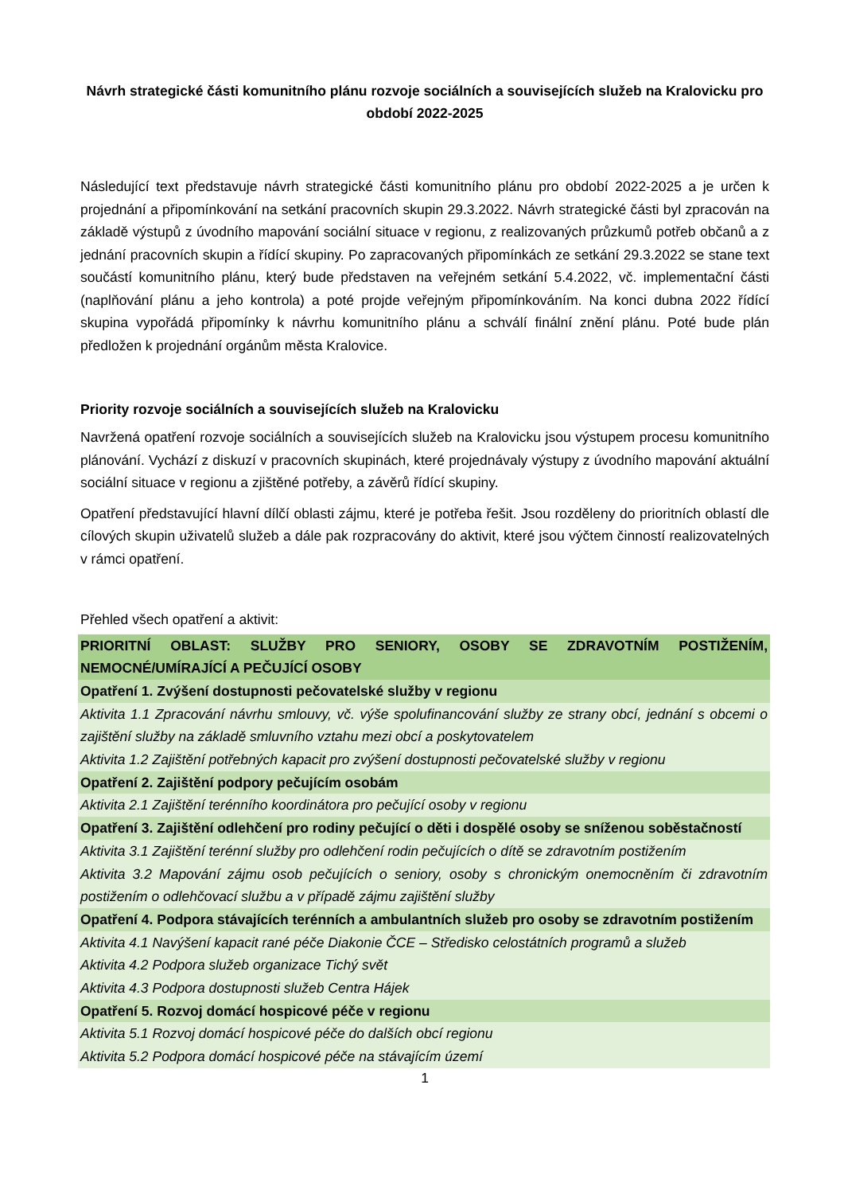Návrh strategické části komunitního plánu rozvoje sociálních a souvisejících služeb na Kralovicku pro období 2022-2025
Následující text představuje návrh strategické části komunitního plánu pro období 2022-2025 a je určen k projednání a připomínkování na setkání pracovních skupin 29.3.2022. Návrh strategické části byl zpracován na základě výstupů z úvodního mapování sociální situace v regionu, z realizovaných průzkumů potřeb občanů a z jednání pracovních skupin a řídící skupiny. Po zapracovaných připomínkách ze setkání 29.3.2022 se stane text součástí komunitního plánu, který bude představen na veřejném setkání 5.4.2022, vč. implementační části (naplňování plánu a jeho kontrola) a poté projde veřejným připomínkováním. Na konci dubna 2022 řídící skupina vypořádá připomínky k návrhu komunitního plánu a schválí finální znění plánu. Poté bude plán předložen k projednání orgánům města Kralovice.
Priority rozvoje sociálních a souvisejících služeb na Kralovicku
Navržená opatření rozvoje sociálních a souvisejících služeb na Kralovicku jsou výstupem procesu komunitního plánování. Vychází z diskuzí v pracovních skupinách, které projednávaly výstupy z úvodního mapování aktuální sociální situace v regionu a zjištěné potřeby, a závěrů řídící skupiny.
Opatření představující hlavní dílčí oblasti zájmu, které je potřeba řešit. Jsou rozděleny do prioritních oblastí dle cílových skupin uživatelů služeb a dále pak rozpracovány do aktivit, které jsou výčtem činností realizovatelných v rámci opatření.
Přehled všech opatření a aktivit:
| PRIORITNÍ OBLAST: SLUŽBY PRO SENIORY, OSOBY SE ZDRAVOTNÍM POSTIŽENÍM, NEMOCNÉ/UMÍRAJÍCÍ A PEČUJÍCÍ OSOBY |
| Opatření 1. Zvýšení dostupnosti pečovatelské služby v regionu |
| Aktivita 1.1 Zpracování návrhu smlouvy, vč. výše spolufinancování služby ze strany obcí, jednání s obcemi o zajištění služby na základě smluvního vztahu mezi obcí a poskytovatelem Aktivita 1.2 Zajištění potřebných kapacit pro zvýšení dostupnosti pečovatelské služby v regionu |
| Opatření 2. Zajištění podpory pečujícím osobám |
| Aktivita 2.1 Zajištění terénního koordinátora pro pečující osoby v regionu |
| Opatření 3. Zajištění odlehčení pro rodiny pečující o děti i dospělé osoby se sníženou soběstačností |
| Aktivita 3.1 Zajištění terénní služby pro odlehčení rodin pečujících o dítě se zdravotním postižením Aktivita 3.2 Mapování zájmu osob pečujících o seniory, osoby s chronickým onemocněním či zdravotním postižením o odlehčovací službu a v případě zájmu zajištění služby |
| Opatření 4. Podpora stávajících terénních a ambulantních služeb pro osoby se zdravotním postižením |
| Aktivita 4.1 Navýšení kapacit rané péče Diakonie ČCE – Středisko celostátních programů a služeb Aktivita 4.2 Podpora služeb organizace Tichý svět Aktivita 4.3 Podpora dostupnosti služeb Centra Hájek |
| Opatření 5. Rozvoj domácí hospicové péče v regionu |
| Aktivita 5.1 Rozvoj domácí hospicové péče do dalších obcí regionu Aktivita 5.2 Podpora domácí hospicové péče na stávajícím území |
1